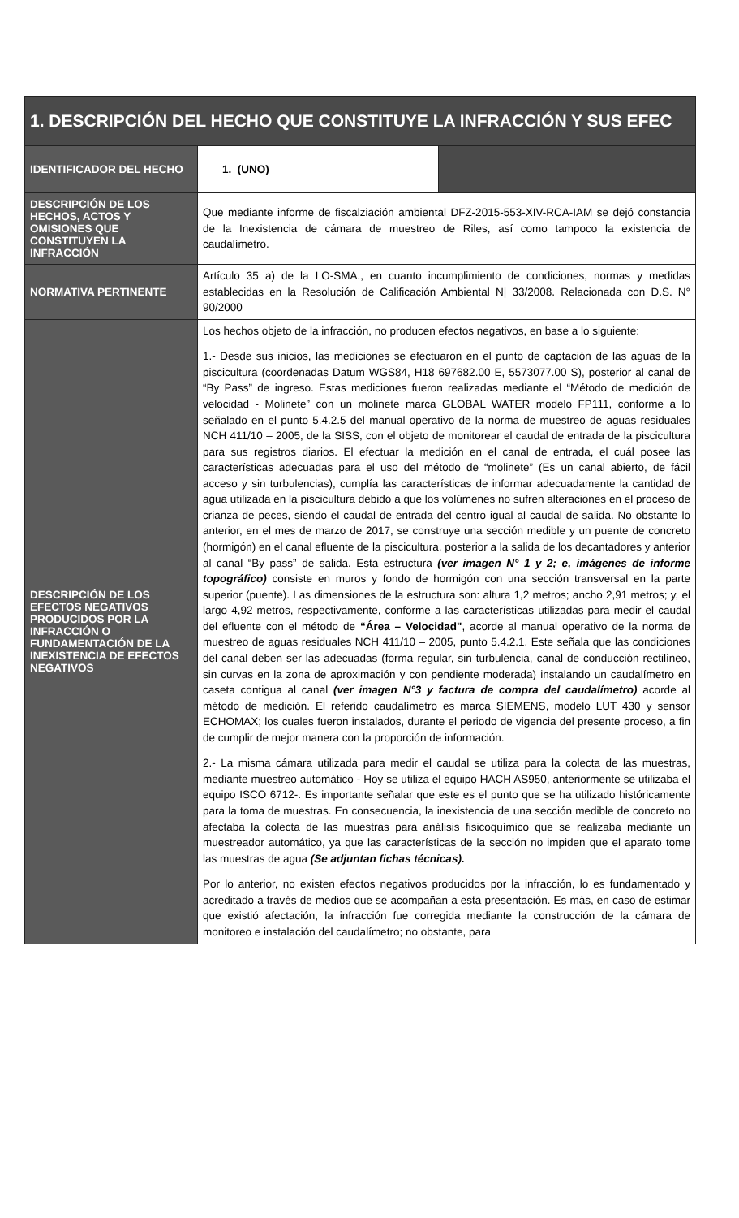| 1. DESCRIPCIÓN DEL HECHO QUE CONSTITUYE LA INFRACCIÓN Y SUS EFEC | | |
| --- | --- | --- |
| IDENTIFICADOR DEL HECHO | 1. (UNO) | |
| DESCRIPCIÓN DE LOS HECHOS, ACTOS Y OMISIONES QUE CONSTITUYEN LA INFRACCIÓN | Que mediante informe de fiscalziación ambiental DFZ-2015-553-XIV-RCA-IAM se dejó constancia de la Inexistencia de cámara de muestreo de Riles, así como tampoco la existencia de caudalímetro. | |
| NORMATIVA PERTINENTE | Artículo 35 a) de la LO-SMA., en cuanto incumplimiento de condiciones, normas y medidas establecidas en la Resolución de Calificación Ambiental N/ 33/2008. Relacionada con D.S. N° 90/2000 | |
| DESCRIPCIÓN DE LOS EFECTOS NEGATIVOS PRODUCIDOS POR LA INFRACCIÓN O FUNDAMENTACIÓN DE LA INEXISTENCIA DE EFECTOS NEGATIVOS | Los hechos objeto de la infracción, no producen efectos negativos, en base a lo siguiente: 1.- Desde sus inicios, las mediciones se efectuaron en el punto de captación de las aguas de la piscicultura (coordenadas Datum WGS84, H18 697682.00 E, 5573077.00 S), posterior al canal de “By Pass” de ingreso. Estas mediciones fueron realizadas mediante el “Método de medición de velocidad - Molinete” con un molinete marca GLOBAL WATER modelo FP111, conforme a lo señalado en el punto 5.4.2.5 del manual operativo de la norma de muestreo de aguas residuales NCH 411/10 – 2005, de la SISS, con el objeto de monitorear el caudal de entrada de la piscicultura para sus registros diarios. El efectuar la medición en el canal de entrada, el cuál posee las características adecuadas para el uso del método de “molinete” (Es un canal abierto, de fácil acceso y sin turbulencias), cumplía las características de informar adecuadamente la cantidad de agua utilizada en la piscicultura debido a que los volúmenes no sufren alteraciones en el proceso de crianza de peces, siendo el caudal de entrada del centro igual al caudal de salida. No obstante lo anterior, en el mes de marzo de 2017, se construye una sección medible y un puente de concreto (hormigón) en el canal efluente de la piscicultura, posterior a la salida de los decantadores y anterior al canal “By pass” de salida. Esta estructura (ver imagen N° 1 y 2; e, imágenes de informe topográfico) consiste en muros y fondo de hormigón con una sección transversal en la parte superior (puente). Las dimensiones de la estructura son: altura 1,2 metros; ancho 2,91 metros; y, el largo 4,92 metros, respectivamente, conforme a las características utilizadas para medir el caudal del efluente con el método de “Área – Velocidad" , acorde al manual operativo de la norma de muestreo de aguas residuales NCH 411/10 – 2005, punto 5.4.2.1. Este señala que las condiciones del canal deben ser las adecuadas (forma regular, sin turbulencia, canal de conducción rectilíneo, sin curvas en la zona de aproximación y con pendiente moderada) instalando un caudalímetro en caseta contigua al canal (ver imagen N°3 y factura de compra del caudalímetro) acorde al método de medición. El referido caudalímetro es marca SIEMENS, modelo LUT 430 y sensor ECHOMAX; los cuales fueron instalados, durante el periodo de vigencia del presente proceso, a fin de cumplir de mejor manera con la proporción de información. 2.- La misma cámara utilizada para medir el caudal se utiliza para la colecta de las muestras, mediante muestreo automático - Hoy se utiliza el equipo HACH AS950, anteriormente se utilizaba el equipo ISCO 6712-. Es importante señalar que este es el punto que se ha utilizado históricamente para la toma de muestras. En consecuencia, la inexistencia de una sección medible de concreto no afectaba la colecta de las muestras para análisis fisicoquímico que se realizaba mediante un muestreador automático, ya que las características de la sección no impiden que el aparato tome las muestras de agua (Se adjuntan fichas técnicas). Por lo anterior, no existen efectos negativos producidos por la infracción, lo es fundamentado y acreditado a través de medios que se acompañan a esta presentación. Es más, en caso de estimar que existió afectación, la infracción fue corregida mediante la construcción de la cámara de monitoreo e instalación del caudalímetro; no obstante, para | |